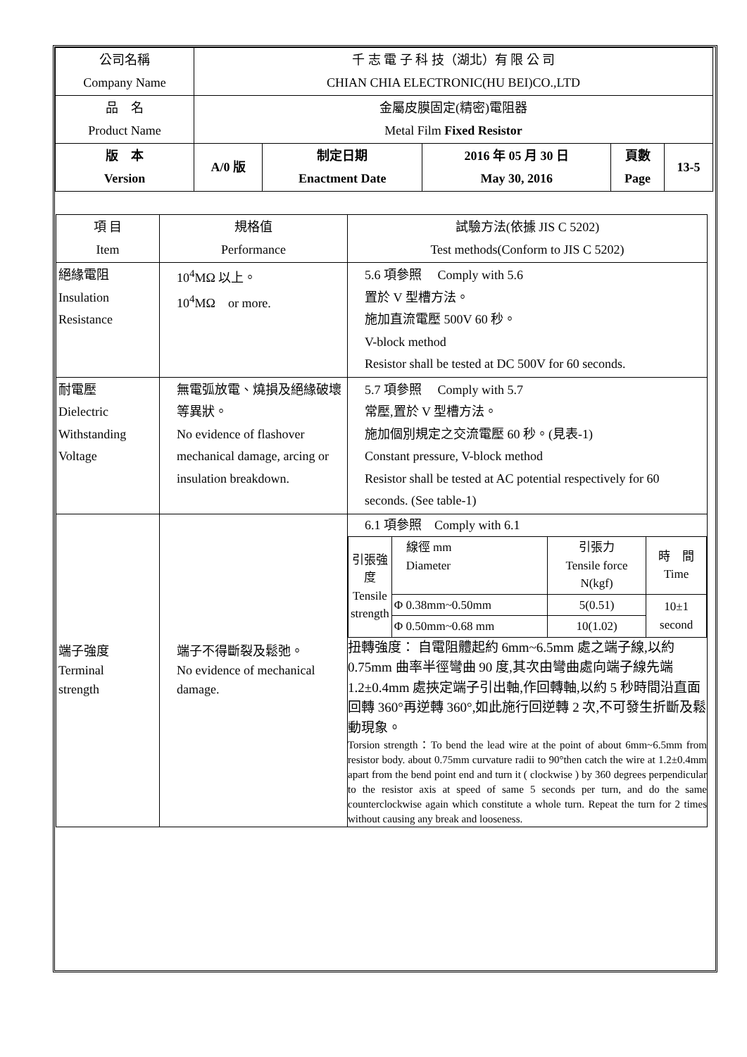| 公司名稱 Company Name | 千 志 電 子 科 技（湖北）有 限 公 司 CHIAN CHIA ELECTRONIC(HU BEI)CO.,LTD | | | | |
| 品 名 Product Name | 金屬皮膜固定(精密)電阻器 Metal Film Fixed Resistor | | | | |
| 版 本 Version | A/0 版 | 制定日期 Enactment Date | 2016 年 05 月 30 日 May 30, 2016 | 頁數 Page | 13-5 |
| 項 目 Item | 規格值 Performance | 試驗方法(依據 JIS C 5202) Test methods(Conform to JIS C 5202) |
| --- | --- | --- |
| 絕緣電阻 Insulation Resistance | 10<sup>4</sup>MΩ 以上。 10<sup>4</sup>MΩ or more. | 5.6 項參照 Comply with 5.6 置於 V 型槽方法。 施加直流電壓 500V 60 秒。 V-block method Resistor shall be tested at DC 500V for 60 seconds. |
| 耐電壓 Dielectric Withstanding Voltage | 無電弧放電、燒損及絕緣破壞等異狀。 No evidence of flashover mechanical damage, arcing or insulation breakdown. | 5.7 項參照 Comply with 5.7 常壓,置於 V 型槽方法。 施加個別規定之交流電壓 60 秒。(見表-1) Constant pressure, V-block method Resistor shall be tested at AC potential respectively for 60 seconds. (See table-1) |
| 端子強度 Terminal strength | 端子不得斷裂及鬆弛。 No evidence of mechanical damage. | 6.1 項參照 Comply with 6.1 / 引張強度 Tensile strength / 線徑 mm Diameter / 引張力 Tensile force N(kgf) / 時 間 Time / / / Φ 0.38mm~0.50mm / 5(0.51) / 10±1 second / / / Φ 0.50mm~0.68 mm / 10(1.02) / / 扭轉強度： 自電阻體起約 6mm~6.5mm 處之端子線,以約 0.75mm 曲率半徑彎曲 90 度,其次由彎曲處向端子線先端 1.2±0.4mm 處挾定端子引出軸,作回轉軸,以約 5 秒時間沿直面回轉 360°再逆轉 360°,如此施行回逆轉 2 次,不可發生折斷及鬆動現象。 Torsion strength：To bend the lead wire at the point of about 6mm~6.5mm from resistor body. about 0.75mm curvature radii to 90°then catch the wire at 1.2±0.4mm apart from the bend point end and turn it ( clockwise ) by 360 degrees perpendicular to the resistor axis at speed of same 5 seconds per turn, and do the same counterclockwise again which constitute a whole turn. Repeat the turn for 2 times without causing any break and looseness. |